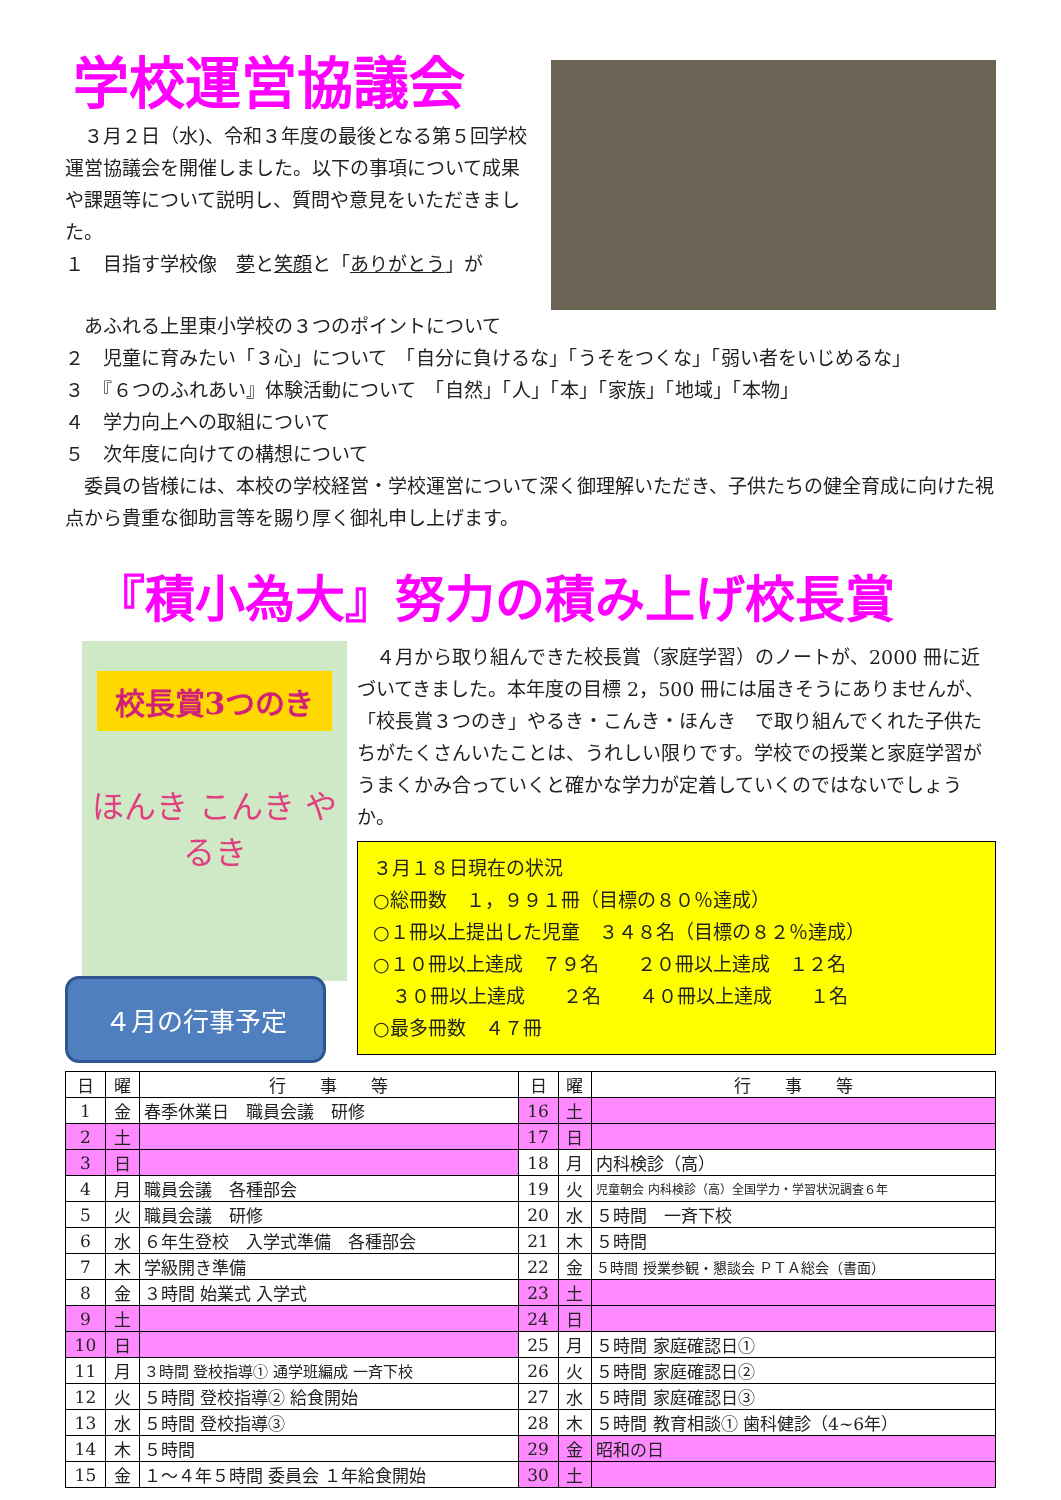学校運営協議会
　３月２日（水)、令和３年度の最後となる第５回学校運営協議会を開催しました。以下の事項について成果や課題等について説明し、質問や意見をいただきました。
１　目指す学校像　夢と笑顔と「ありがとう」が
　あふれる上里東小学校の３つのポイントについて
２　児童に育みたい「３心」について　「自分に負けるな」「うそをつくな」「弱い者をいじめるな」
３　『６つのふれあい』体験活動について　「自然」「人」「本」「家族」「地域」「本物」
４　学力向上への取組について
５　次年度に向けての構想について
　委員の皆様には、本校の学校経営・学校運営について深く御理解いただき、子供たちの健全育成に向けた視点から貴重な御助言等を賜り厚く御礼申し上げます。
『積小為大』努力の積み上げ校長賞
校長賞3つのき
ほんき こんき やるき
４月の行事予定
　４月から取り組んできた校長賞（家庭学習）のノートが、2000 冊に近づいてきました。本年度の目標 2，500 冊には届きそうにありませんが、「校長賞３つのき」やるき・こんき・ほんき　で取り組んでくれた子供たちがたくさんいたことは、うれしい限りです。学校での授業と家庭学習がうまくかみ合っていくと確かな学力が定着していくのではないでしょうか。
３月１８日現在の状況
○総冊数　１，９９１冊（目標の８０％達成）
○１冊以上提出した児童　３４８名（目標の８２％達成）
○１０冊以上達成　７９名　　２０冊以上達成　１２名
　３０冊以上達成　　２名　　４０冊以上達成　　１名
○最多冊数　４７冊
| 日 | 曜 | 行 事 等 | 日 | 曜 | 行 事 等 |
| --- | --- | --- | --- | --- | --- |
| 1 | 金 | 春季休業日 職員会議 研修 | 16 | 土 | |
| 2 | 土 | | 17 | 日 | |
| 3 | 日 | | 18 | 月 | 内科検診（高） |
| 4 | 月 | 職員会議 各種部会 | 19 | 火 | 児童朝会 内科検診（高）全国学力・学習状況調査６年 |
| 5 | 火 | 職員会議 研修 | 20 | 水 | ５時間 一斉下校 |
| 6 | 水 | ６年生登校 入学式準備 各種部会 | 21 | 木 | ５時間 |
| 7 | 木 | 学級開き準備 | 22 | 金 | ５時間 授業参観・懇談会 ＰＴＡ総会（書面） |
| 8 | 金 | ３時間 始業式 入学式 | 23 | 土 | |
| 9 | 土 | | 24 | 日 | |
| 10 | 日 | | 25 | 月 | ５時間 家庭確認日① |
| 11 | 月 | ３時間 登校指導① 通学班編成 一斉下校 | 26 | 火 | ５時間 家庭確認日② |
| 12 | 火 | ５時間 登校指導② 給食開始 | 27 | 水 | ５時間 家庭確認日③ |
| 13 | 水 | ５時間 登校指導③ | 28 | 木 | ５時間 教育相談① 歯科健診（4~6年） |
| 14 | 木 | ５時間 | 29 | 金 | 昭和の日 |
| 15 | 金 | １～４年５時間 委員会 １年給食開始 | 30 | 土 | |